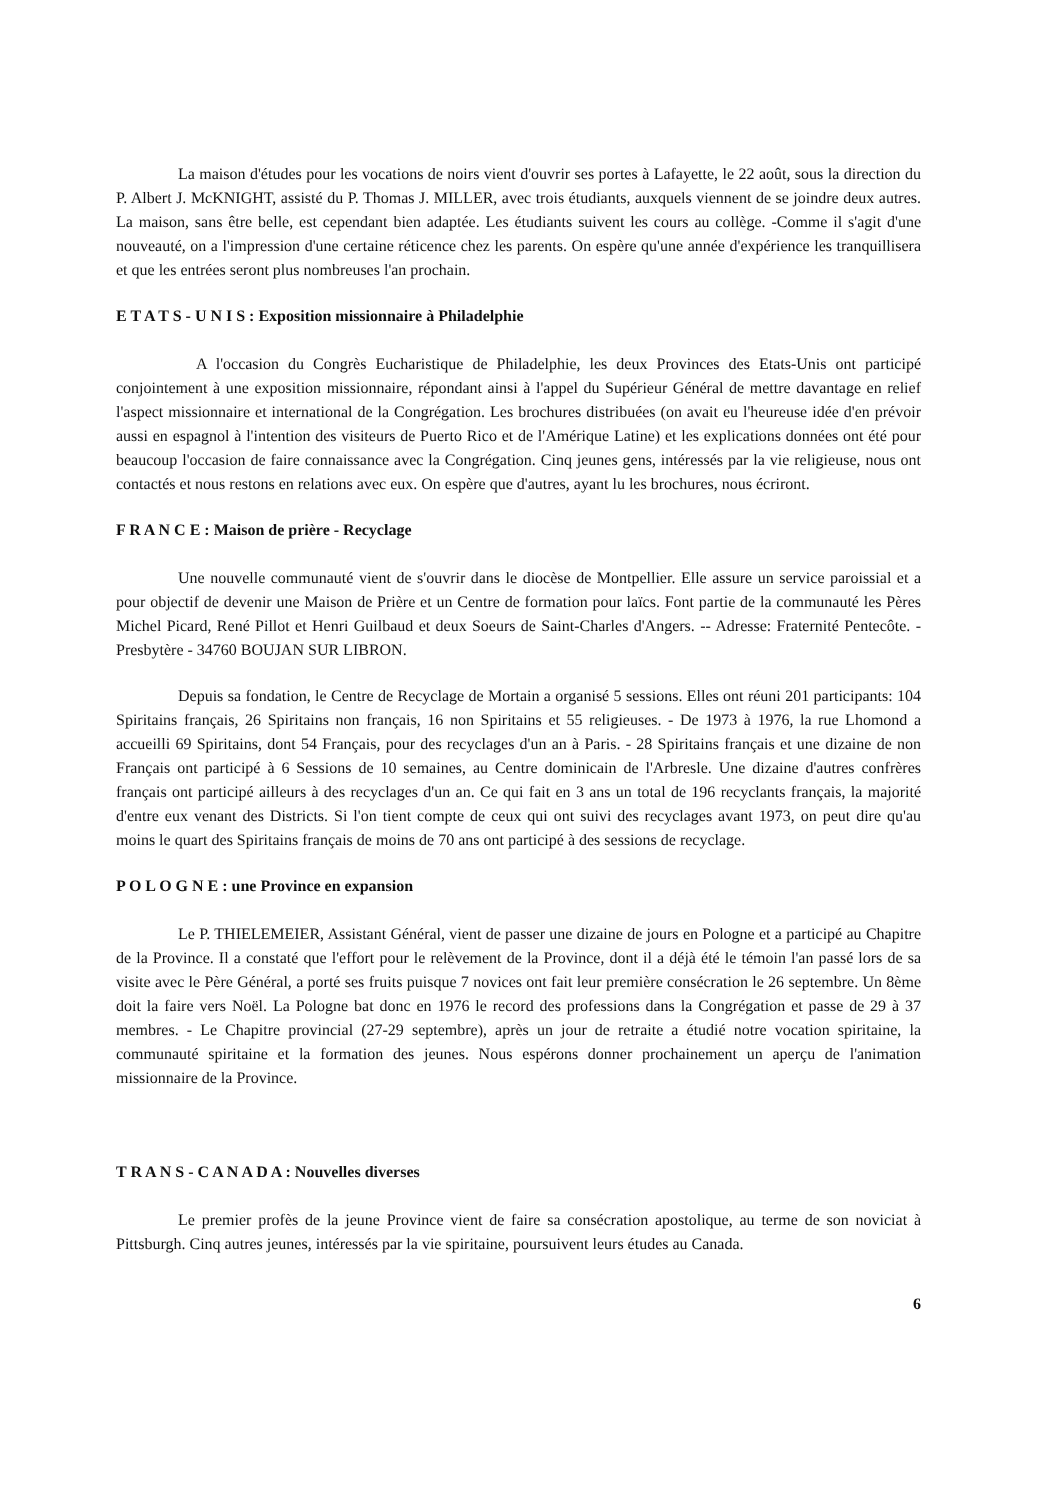La maison d'études pour les vocations de noirs vient d'ouvrir ses portes à Lafayette, le 22 août, sous la direction du P. Albert J. McKNIGHT, assisté du P. Thomas J. MILLER, avec trois étudiants, auxquels viennent de se joindre deux autres. La maison, sans être belle, est cependant bien adaptée. Les étudiants suivent les cours au collège. -Comme il s'agit d'une nouveauté, on a l'impression d'une certaine réticence chez les parents. On espère qu'une année d'expérience les tranquillisera et que les entrées seront plus nombreuses l'an prochain.
E T A T S - U N I S : Exposition missionnaire à Philadelphie
A l'occasion du Congrès Eucharistique de Philadelphie, les deux Provinces des Etats-Unis ont participé conjointement à une exposition missionnaire, répondant ainsi à l'appel du Supérieur Général de mettre davantage en relief l'aspect missionnaire et international de la Congrégation. Les brochures distribuées (on avait eu l'heureuse idée d'en prévoir aussi en espagnol à l'intention des visiteurs de Puerto Rico et de l'Amérique Latine) et les explications données ont été pour beaucoup l'occasion de faire connaissance avec la Congrégation. Cinq jeunes gens, intéressés par la vie religieuse, nous ont contactés et nous restons en relations avec eux. On espère que d'autres, ayant lu les brochures, nous écriront.
F R A N C E : Maison de prière - Recyclage
Une nouvelle communauté vient de s'ouvrir dans le diocèse de Montpellier. Elle assure un service paroissial et a pour objectif de devenir une Maison de Prière et un Centre de formation pour laïcs. Font partie de la communauté les Pères Michel Picard, René Pillot et Henri Guilbaud et deux Soeurs de Saint-Charles d'Angers. -- Adresse: Fraternité Pentecôte. - Presbytère - 34760 BOUJAN SUR LIBRON.
Depuis sa fondation, le Centre de Recyclage de Mortain a organisé 5 sessions. Elles ont réuni 201 participants: 104 Spiritains français, 26 Spiritains non français, 16 non Spiritains et 55 religieuses. - De 1973 à 1976, la rue Lhomond a accueilli 69 Spiritains, dont 54 Français, pour des recyclages d'un an à Paris. - 28 Spiritains français et une dizaine de non Français ont participé à 6 Sessions de 10 semaines, au Centre dominicain de l'Arbresle. Une dizaine d'autres confrères français ont participé ailleurs à des recyclages d'un an. Ce qui fait en 3 ans un total de 196 recyclants français, la majorité d'entre eux venant des Districts. Si l'on tient compte de ceux qui ont suivi des recyclages avant 1973, on peut dire qu'au moins le quart des Spiritains français de moins de 70 ans ont participé à des sessions de recyclage.
P O L O G N E : une Province en expansion
Le P. THIELEMEIER, Assistant Général, vient de passer une dizaine de jours en Pologne et a participé au Chapitre de la Province. Il a constaté que l'effort pour le relèvement de la Province, dont il a déjà été le témoin l'an passé lors de sa visite avec le Père Général, a porté ses fruits puisque 7 novices ont fait leur première consécration le 26 septembre. Un 8ème doit la faire vers Noël. La Pologne bat donc en 1976 le record des professions dans la Congrégation et passe de 29 à 37 membres. - Le Chapitre provincial (27-29 septembre), après un jour de retraite a étudié notre vocation spiritaine, la communauté spiritaine et la formation des jeunes. Nous espérons donner prochainement un aperçu de l'animation missionnaire de la Province.
T R A N S - C A N A D A : Nouvelles diverses
Le premier profès de la jeune Province vient de faire sa consécration apostolique, au terme de son noviciat à Pittsburgh. Cinq autres jeunes, intéressés par la vie spiritaine, poursuivent leurs études au Canada.
6